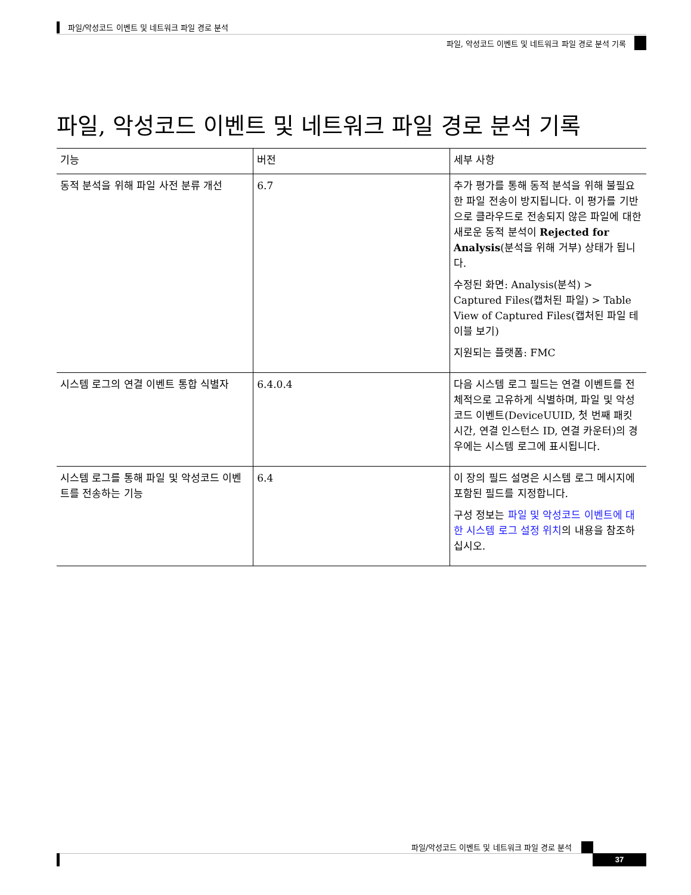파일/악성코드 이벤트 및 네트워크 파일 경로 분석
파일, 악성코드 이벤트 및 네트워크 파일 경로 분석 기록
파일, 악성코드 이벤트 및 네트워크 파일 경로 분석 기록
| 기능 | 버전 | 세부 사항 |
| --- | --- | --- |
| 동적 분석을 위해 파일 사전 분류 개선 | 6.7 | 추가 평가를 통해 동적 분석을 위해 불필요한 파일 전송이 방지됩니다. 이 평가를 기반으로 클라우드로 전송되지 않은 파일에 대한 새로운 동적 분석이 Rejected for Analysis (분석을 위해 거부) 상태가 됩니다. 수정된 화면: Analysis(분석) > Captured Files(캡처된 파일) > Table View of Captured Files(캡처된 파일 테이블 보기) 지원되는 플랫폼: FMC |
| 시스템 로그의 연결 이벤트 통합 식별자 | 6.4.0.4 | 다음 시스템 로그 필드는 연결 이벤트를 전체적으로 고유하게 식별하며, 파일 및 악성코드 이벤트(DeviceUUID, 첫 번째 패킷 시간, 연결 인스턴스 ID, 연결 카운터)의 경우에는 시스템 로그에 표시됩니다. |
| 시스템 로그를 통해 파일 및 악성코드 이벤트를 전송하는 기능 | 6.4 | 이 장의 필드 설명은 시스템 로그 메시지에 포함된 필드를 지정합니다. 구성 정보는 파일 및 악성코드 이벤트에 대한 시스템 로그 설정 위치 의 내용을 참조하십시오. |
파일/악성코드 이벤트 및 네트워크 파일 경로 분석
37